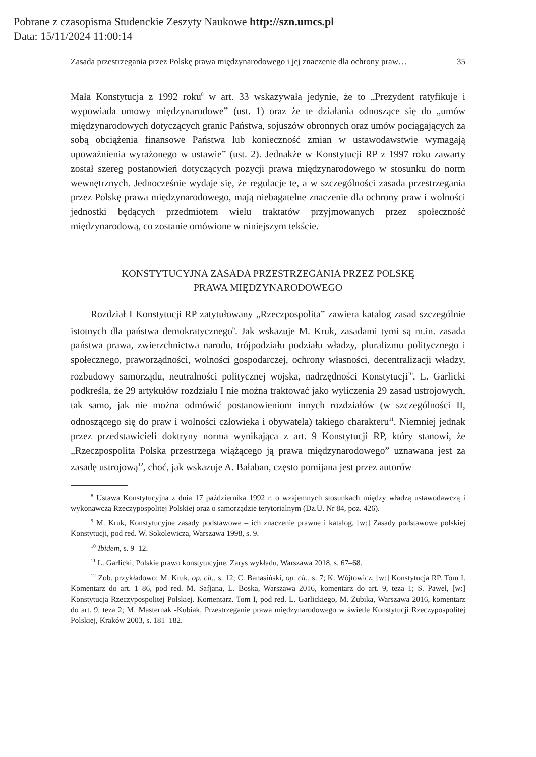Pobrane z czasopisma Studenckie Zeszyty Naukowe http://szn.umcs.pl
Data: 15/11/2024 11:00:14
Zasada przestrzegania przez Polskę prawa międzynarodowego i jej znaczenie dla ochrony praw… 35
Mała Konstytucja z 1992 roku<sup>8</sup> w art. 33 wskazywała jedynie, że to „Prezydent ratyfikuje i wypowiada umowy międzynarodowe” (ust. 1) oraz że te działania odnoszące się do „umów międzynarodowych dotyczących granic Państwa, sojuszów obronnych oraz umów pociągających za sobą obciążenia finansowe Państwa lub konieczność zmian w ustawodawstwie wymagają upoważnienia wyrażonego w ustawie” (ust. 2). Jednakże w Konstytucji RP z 1997 roku zawarty został szereg postanowień dotyczących pozycji prawa międzynarodowego w stosunku do norm wewnętrznych. Jednocześnie wydaje się, że regulacje te, a w szczególności zasada przestrzegania przez Polskę prawa międzynarodowego, mają niebagatelne znaczenie dla ochrony praw i wolności jednostki będących przedmiotem wielu traktatów przyjmowanych przez społeczność międzynarodową, co zostanie omówione w niniejszym tekście.
KONSTYTUCYJNA ZASADA PRZESTRZEGANIA PRZEZ POLSKĘ
PRAWA MIĘDZYNARODOWEGO
Rozdział I Konstytucji RP zatytułowany „Rzeczpospolita” zawiera katalog zasad szczególnie istotnych dla państwa demokratycznego<sup>9</sup>. Jak wskazuje M. Kruk, zasadami tymi są m.in. zasada państwa prawa, zwierzchnictwa narodu, trójpodziału podziału władzy, pluralizmu politycznego i społecznego, praworządności, wolności gospodarczej, ochrony własności, decentralizacji władzy, rozbudowy samorządu, neutralności politycznej wojska, nadrzędności Konstytucji<sup>10</sup>. L. Garlicki podkreśla, że 29 artykułów rozdziału I nie można traktować jako wyliczenia 29 zasad ustrojowych, tak samo, jak nie można odmówić postanowieniom innych rozdziałów (w szczególności II, odnoszącego się do praw i wolności człowieka i obywatela) takiego charakteru<sup>11</sup>. Niemniej jednak przez przedstawicieli doktryny norma wynikająca z art. 9 Konstytucji RP, który stanowi, że „Rzeczpospolita Polska przestrzega wiążącego ją prawa międzynarodowego” uznawana jest za zasadę ustrojową<sup>12</sup>, choć, jak wskazuje A. Bałaban, często pomijana jest przez autorów
<sup>8</sup> Ustawa Konstytucyjna z dnia 17 października 1992 r. o wzajemnych stosunkach między władzą ustawodawczą i wykonawczą Rzeczypospolitej Polskiej oraz o samorządzie terytorialnym (Dz.U. Nr 84, poz. 426).
<sup>9</sup> M. Kruk, Konstytucyjne zasady podstawowe – ich znaczenie prawne i katalog, [w:] Zasady podstawowe polskiej Konstytucji, pod red. W. Sokolewicza, Warszawa 1998, s. 9.
<sup>10</sup> Ibidem, s. 9–12.
<sup>11</sup> L. Garlicki, Polskie prawo konstytucyjne. Zarys wykładu, Warszawa 2018, s. 67–68.
<sup>12</sup> Zob. przykładowo: M. Kruk, op. cit., s. 12; C. Banasiński, op. cit., s. 7; K. Wójtowicz, [w:] Konstytucja RP. Tom I. Komentarz do art. 1–86, pod red. M. Safjana, L. Boska, Warszawa 2016, komentarz do art. 9, teza 1; S. Paweł, [w:] Konstytucja Rzeczypospolitej Polskiej. Komentarz. Tom I, pod red. L. Garlickiego, M. Zubika, Warszawa 2016, komentarz do art. 9, teza 2; M. Masternak -Kubiak, Przestrzeganie prawa międzynarodowego w świetle Konstytucji Rzeczypospolitej Polskiej, Kraków 2003, s. 181–182.